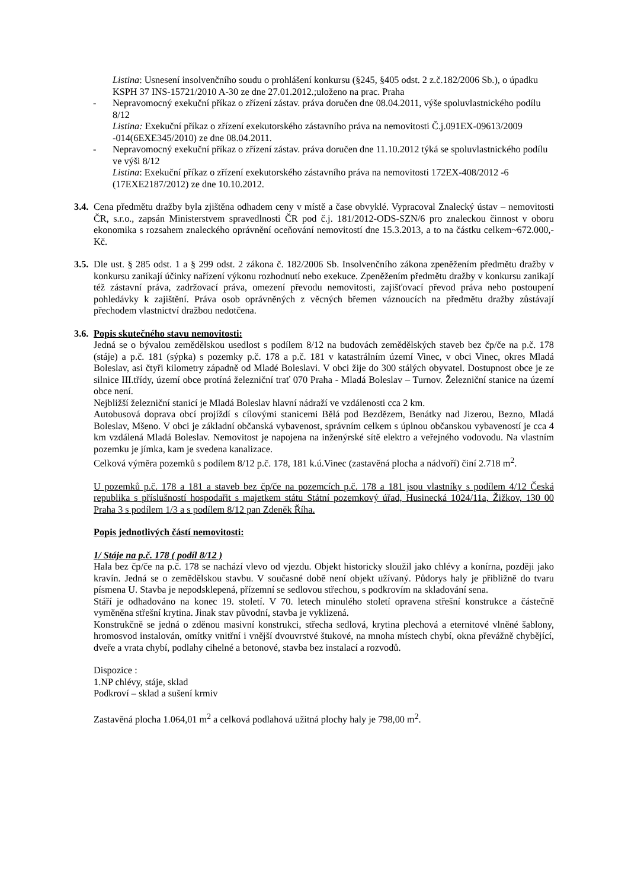Listina: Usnesení insolvenčního soudu o prohlášení konkursu (§245, §405 odst. 2 z.č.182/2006 Sb.), o úpadku KSPH 37 INS-15721/2010 A-30 ze dne 27.01.2012.;uloženo na prac. Praha
- Nepravomocný exekuční příkaz o zřízení zástav. práva doručen dne 08.04.2011, výše spoluvlastnického podílu 8/12
Listina: Exekuční příkaz o zřízení exekutorského zástavního práva na nemovitosti Č.j.091EX-09613/2009 -014(6EXE345/2010) ze dne 08.04.2011.
- Nepravomocný exekuční příkaz o zřízení zástav. práva doručen dne 11.10.2012 týká se spoluvlastnického podílu ve výši 8/12
Listina: Exekuční příkaz o zřízení exekutorského zástavního práva na nemovitosti 172EX-408/2012 -6 (17EXE2187/2012) ze dne 10.10.2012.
3.4.
Cena předmětu dražby byla zjištěna odhadem ceny v místě a čase obvyklé. Vypracoval Znalecký ústav – nemovitosti ČR, s.r.o., zapsán Ministerstvem spravedlnosti ČR pod č.j. 181/2012-ODS-SZN/6 pro znaleckou činnost v oboru ekonomika s rozsahem znaleckého oprávnění oceňování nemovitostí dne 15.3.2013, a to na částku celkem~672.000,- Kč.
3.5.
Dle ust. § 285 odst. 1 a § 299 odst. 2 zákona č. 182/2006 Sb. Insolvenčního zákona zpeněžením předmětu dražby v konkursu zanikají účinky nařízení výkonu rozhodnutí nebo exekuce. Zpeněžením předmětu dražby v konkursu zanikají též zástavní práva, zadržovací práva, omezení převodu nemovitosti, zajišťovací převod práva nebo postoupení pohledávky k zajištění. Práva osob oprávněných z věcných břemen váznoucích na předmětu dražby zůstávají přechodem vlastnictví dražbou nedotčena.
3.6.
Popis skutečného stavu nemovitosti:
Jedná se o bývalou zemědělskou usedlost s podílem 8/12 na budovách zemědělských staveb bez čp/če na p.č. 178 (stáje) a p.č. 181 (sýpka) s pozemky p.č. 178 a p.č. 181 v katastrálním území Vinec, v obci Vinec, okres Mladá Boleslav, asi čtyři kilometry západně od Mladé Boleslavi. V obci žije do 300 stálých obyvatel. Dostupnost obce je ze silnice III.třídy, území obce protíná železniční trať 070 Praha - Mladá Boleslav – Turnov. Železniční stanice na území obce není.
Nejbližší železniční stanicí je Mladá Boleslav hlavní nádraží ve vzdálenosti cca 2 km.
Autobusová doprava obcí projíždí s cílovými stanicemi Bělá pod Bezdězem, Benátky nad Jizerou, Bezno, Mladá Boleslav, Mšeno. V obci je základní občanská vybavenost, správním celkem s úplnou občanskou vybaveností je cca 4 km vzdálená Mladá Boleslav. Nemovitost je napojena na inženýrské sítě elektro a veřejného vodovodu. Na vlastním pozemku je jímka, kam je svedena kanalizace.
Celková výměra pozemků s podílem 8/12 p.č. 178, 181 k.ú.Vinec (zastavěná plocha a nádvoří) činí 2.718 m<sup>2</sup>.
U pozemků p.č. 178 a 181 a staveb bez čp/če na pozemcích p.č. 178 a 181 jsou vlastníky s podílem 4/12 Česká republika s příslušností hospodařit s majetkem státu Státní pozemkový úřad, Husinecká 1024/11a, Žižkov, 130 00 Praha 3 s podílem 1/3 a s podílem 8/12 pan Zdeněk Říha.
Popis jednotlivých částí nemovitosti:
1/ Stáje na p.č. 178 ( podíl 8/12 )
Hala bez čp/če na p.č. 178 se nachází vlevo od vjezdu. Objekt historicky sloužil jako chlévy a konírna, později jako kravín. Jedná se o zemědělskou stavbu. V současné době není objekt užívaný. Půdorys haly je přibližně do tvaru písmena U. Stavba je nepodsklepená, přízemní se sedlovou střechou, s podkrovím na skladování sena.
Stáří je odhadováno na konec 19. století. V 70. letech minulého století opravena střešní konstrukce a částečně vyměněna střešní krytina. Jinak stav původní, stavba je vyklizená.
Konstrukčně se jedná o zděnou masivní konstrukci, střecha sedlová, krytina plechová a eternitové vlněné šablony, hromosvod instalován, omítky vnitřní i vnější dvouvrstvé štukové, na mnoha místech chybí, okna převážně chybějící, dveře a vrata chybí, podlahy cihelné a betonové, stavba bez instalací a rozvodů.
Dispozice :
1.NP chlévy, stáje, sklad
Podkroví – sklad a sušení krmiv
Zastavěná plocha 1.064,01 m<sup>2</sup> a celková podlahová užitná plochy haly je 798,00 m<sup>2</sup>.